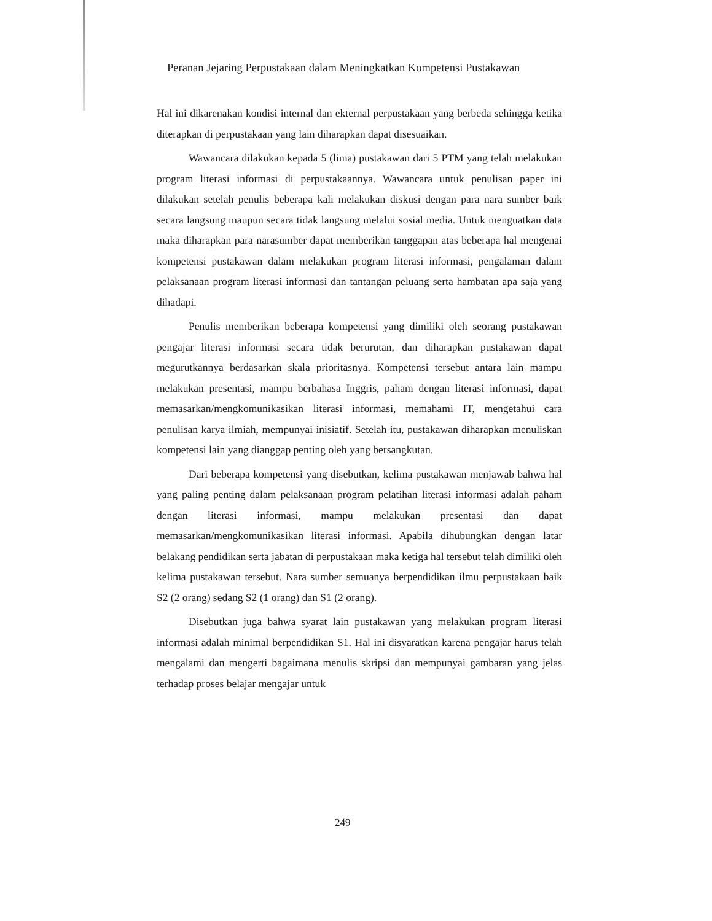Peranan Jejaring Perpustakaan dalam Meningkatkan Kompetensi Pustakawan
Hal ini dikarenakan kondisi internal dan ekternal perpustakaan yang berbeda sehingga ketika diterapkan di perpustakaan yang lain diharapkan dapat disesuaikan.
Wawancara dilakukan kepada 5 (lima) pustakawan dari 5 PTM yang telah melakukan program literasi informasi di perpustakaannya. Wawancara untuk penulisan paper ini dilakukan setelah penulis beberapa kali melakukan diskusi dengan para nara sumber baik secara langsung maupun secara tidak langsung melalui sosial media. Untuk menguatkan data maka diharapkan para narasumber dapat memberikan tanggapan atas beberapa hal mengenai kompetensi pustakawan dalam melakukan program literasi informasi, pengalaman dalam pelaksanaan program literasi informasi dan tantangan peluang serta hambatan apa saja yang dihadapi.
Penulis memberikan beberapa kompetensi yang dimiliki oleh seorang pustakawan pengajar literasi informasi secara tidak berurutan, dan diharapkan pustakawan dapat megurutkannya berdasarkan skala prioritasnya. Kompetensi tersebut antara lain mampu melakukan presentasi, mampu berbahasa Inggris, paham dengan literasi informasi, dapat memasarkan/mengkomunikasikan literasi informasi, memahami IT, mengetahui cara penulisan karya ilmiah, mempunyai inisiatif. Setelah itu, pustakawan diharapkan menuliskan kompetensi lain yang dianggap penting oleh yang bersangkutan.
Dari beberapa kompetensi yang disebutkan, kelima pustakawan menjawab bahwa hal yang paling penting dalam pelaksanaan program pelatihan literasi informasi adalah paham dengan literasi informasi, mampu melakukan presentasi dan dapat memasarkan/mengkomunikasikan literasi informasi. Apabila dihubungkan dengan latar belakang pendidikan serta jabatan di perpustakaan maka ketiga hal tersebut telah dimiliki oleh kelima pustakawan tersebut. Nara sumber semuanya berpendidikan ilmu perpustakaan baik S2 (2 orang) sedang S2 (1 orang) dan S1 (2 orang).
Disebutkan juga bahwa syarat lain pustakawan yang melakukan program literasi informasi adalah minimal berpendidikan S1. Hal ini disyaratkan karena pengajar harus telah mengalami dan mengerti bagaimana menulis skripsi dan mempunyai gambaran yang jelas terhadap proses belajar mengajar untuk
249